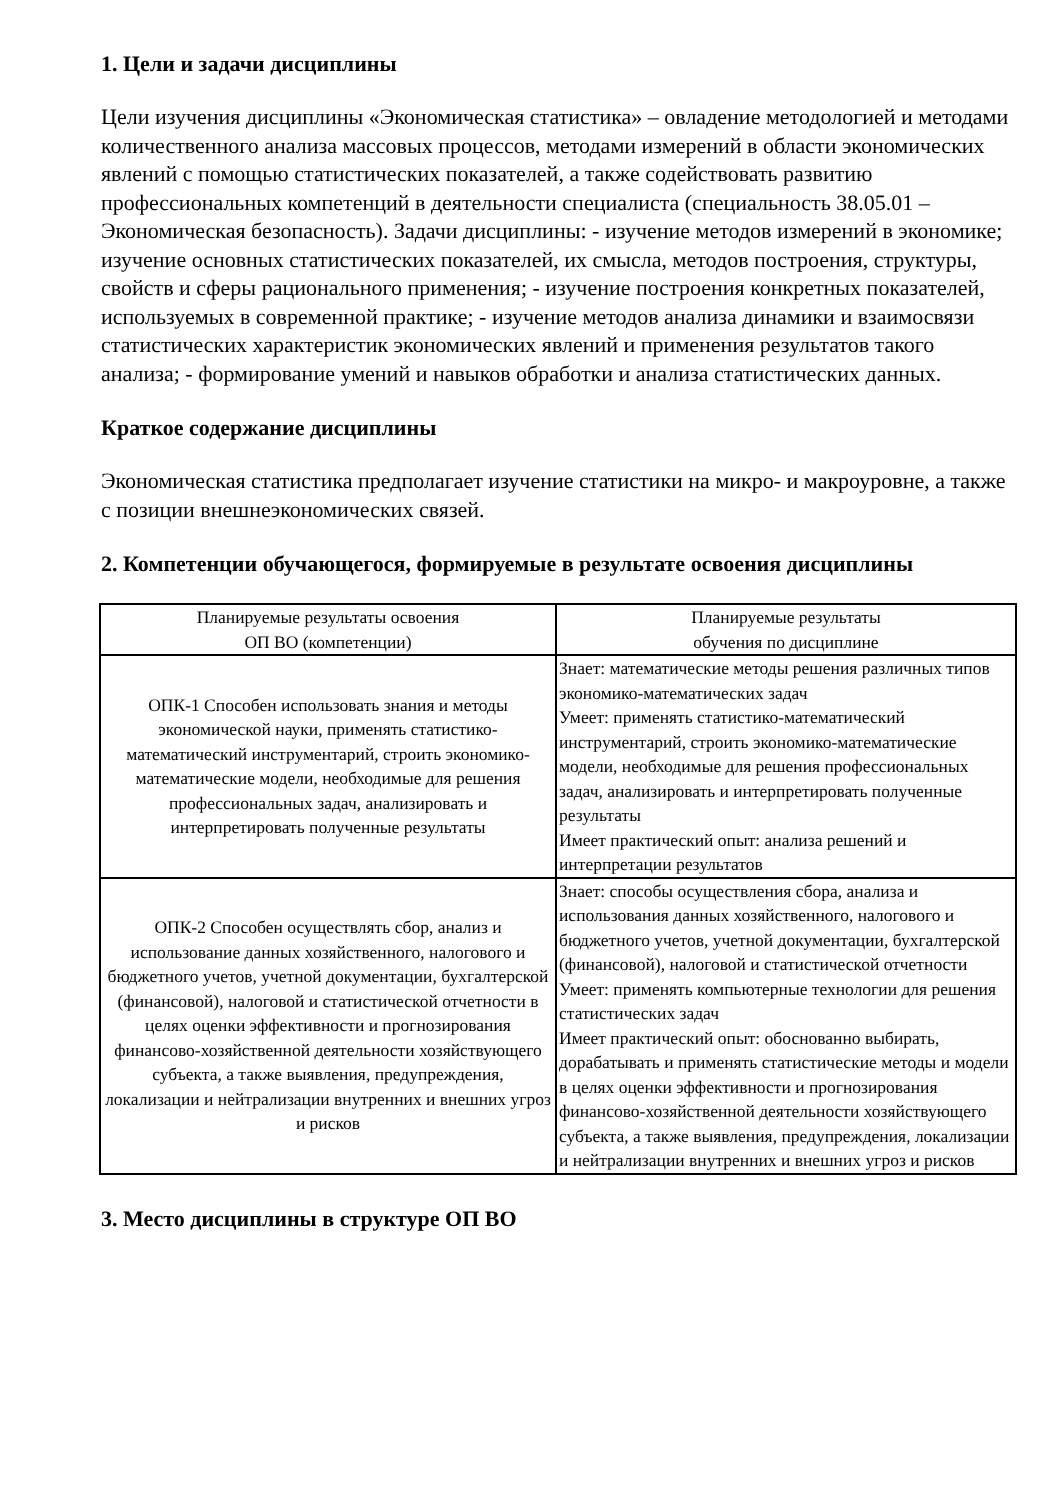1. Цели и задачи дисциплины
Цели изучения дисциплины «Экономическая статистика» – овладение методологией и методами количественного анализа массовых процессов, методами измерений в области экономических явлений с помощью статистических показателей, а также содействовать развитию профессиональных компетенций в деятельности специалиста (специальность 38.05.01 – Экономическая безопасность). Задачи дисциплины: - изучение методов измерений в экономике; изучение основных статистических показателей, их смысла, методов построения, структуры, свойств и сферы рационального применения; - изучение построения конкретных показателей, используемых в современной практике; - изучение методов анализа динамики и взаимосвязи статистических характеристик экономических явлений и применения результатов такого анализа; - формирование умений и навыков обработки и анализа статистических данных.
Краткое содержание дисциплины
Экономическая статистика предполагает изучение статистики на микро- и макроуровне, а также с позиции внешнеэкономических связей.
2. Компетенции обучающегося, формируемые в результате освоения дисциплины
| Планируемые результаты освоения ОП ВО (компетенции) | Планируемые результаты обучения по дисциплине |
| --- | --- |
| ОПК-1 Способен использовать знания и методы экономической науки, применять статистико-математический инструментарий, строить экономико-математические модели, необходимые для решения профессиональных задач, анализировать и интерпретировать полученные результаты | Знает: математические методы решения различных типов экономико-математических задач Умеет: применять статистико-математический инструментарий, строить экономико-математические модели, необходимые для решения профессиональных задач, анализировать и интерпретировать полученные результаты Имеет практический опыт: анализа решений и интерпретации результатов |
| ОПК-2 Способен осуществлять сбор, анализ и использование данных хозяйственного, налогового и бюджетного учетов, учетной документации, бухгалтерской (финансовой), налоговой и статистической отчетности в целях оценки эффективности и прогнозирования финансово-хозяйственной деятельности хозяйствующего субъекта, а также выявления, предупреждения, локализации и нейтрализации внутренних и внешних угроз и рисков | Знает: способы осуществления сбора, анализа и использования данных хозяйственного, налогового и бюджетного учетов, учетной документации, бухгалтерской (финансовой), налоговой и статистической отчетности Умеет: применять компьютерные технологии для решения статистических задач Имеет практический опыт: обоснованно выбирать, дорабатывать и применять статистические методы и модели в целях оценки эффективности и прогнозирования финансово-хозяйственной деятельности хозяйствующего субъекта, а также выявления, предупреждения, локализации и нейтрализации внутренних и внешних угроз и рисков |
3. Место дисциплины в структуре ОП ВО